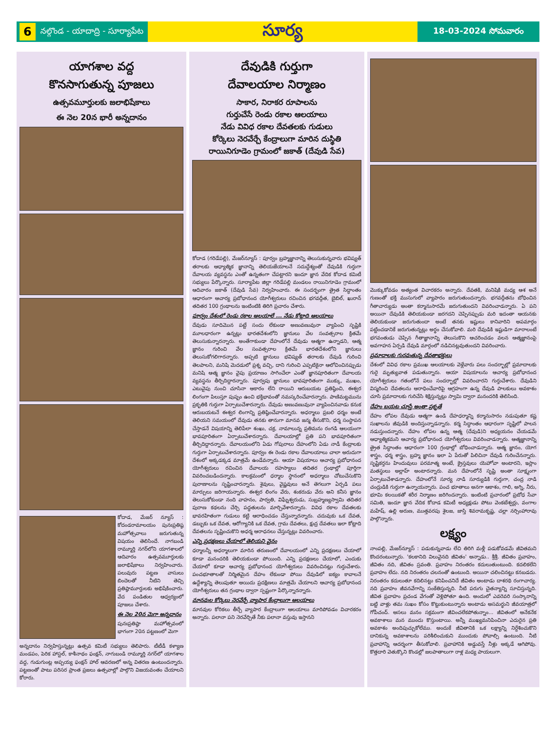6 నల్గొండ - యాదాద్రి - సూర్యాపేట
సూర్య
18-03-2024 సోమవారం
యాగశాల వద్ద
కొనసాగుతున్న పూజలు
ఉత్సవమూర్తులకు జలాభిషేకాలు
ఈ నెల 20న భారీ అన్నదానం
కోదాడ, మేజర్ న్యూస్ : కోదండరామాలయం పునఃప్రతిష్ఠ మహోత్సవాలు జరుగుతున్న విషయం తెలిసిందే. నాగబండి రామ్మూర్తి నగర్‌లోని యాగశాలలో ఆదివారం ఉత్సవమూర్తులకు జలాభిషేకాలు నిర్వహించారు. పలువురు పట్టణ వాసులు బిందెలతో నీటిని తెచ్చి ప్రతిష్ఠామూర్తులకు అభిషేకించారు. వేద పండితుల ఆధ్వర్యంలో పూజలు చేశారు.
ఈ నెల 20న మెగా అన్నదానం
పునఃప్రతిష్ఠా మహోత్సవంలో భాగంగా 20న పట్టణంలో మెగా
అన్నదానం నిర్వహిస్తున్నట్లు ఉత్సవ కమిటీ సభ్యులు తెలిపారు. టీటీడీ కళ్యాణ మండపం, పెరిక హాస్టల్, కాశీనాథం ఫంక్షన్, నాగుబండి రామ్మూర్తి నగర్‌లో యాగశాల వద్ద, గుడుగుంట్ల అప్పయ్య ఫంక్షన్ హాల్ ఆవరణలో అన్న వితరణ ఉంటుందన్నారు. పట్టణంతో పాటు పరిసర ప్రాంత ప్రజలు ఉత్సవాల్లో పాల్గొని విజయవంతం చేయాలని కోరారు.
దేవుడికి గుర్తుగా
దేవాలయాల నిర్మాణం
సాకార, నిరాకర రూపాలను
గుర్తుచేసే రెండు రకాల ఆలయాలు
నేడు వివిధ రకాల దేవతలకు గుడులు
కోర్కెలు నెరవేర్చే కేంద్రాలుగా మారిన దుస్థితి
రాయినిగూడెం గ్రామంలో జకాత్ (దేవుడి సేవ)
కోదాడ (గరిడేపల్లి), మేజర్‌న్యూస్ : పూర్వం బ్రహ్మజ్ఞానాన్ని తెలుసుకున్నవారు భవిష్యత్ తరాలకు ఆధ్యాత్మిక జ్ఞానాన్ని తెలియజేయాలనే సదుద్దేశ్యంతో దేవుడికి గుర్తుగా దేవాలయ వ్యవస్థను ఎంతో ఉన్నతంగా చేపట్టారని ఇందూ జ్ఞాన వేదిక కోదాడ కమిటీ సభ్యులు పేర్కొన్నారు. సూర్యాపేట జిల్లా గరిడేపల్లి మండలం రాయినిగూడెం గ్రామంలో ఆదివారం జకాత్ (దేవుడి సేవ) నిర్వహించారు. ఈ సందర్భంగా త్రైత సిద్ధాంతం ఆధారంగా ఆచార్య ప్రబోధానంద యోగీశ్వరులు రచించిన భగవద్గీత, బైబిల్, ఖురాన్ తదితర 100 గ్రంథాలను ఇంటింటికి తిరిగి ప్రచారం చేశారు.
పూర్వం దేశంలో రెండు రకాల ఆలయాలే ... నేడు కోట్లాది ఆలయాలు
దేవుడు సూదిమొన పట్టే సందు లేకుండా అణువణువునా వ్యాపించి సృష్టికి మూలధారంగా ఉన్నట్లు భారతదేశంలోని జ్ఞానులు వేల సంవత్సరాల క్రితమే తెలుసుకున్నారన్నారు. అంతేగాకుండా దేహంలోనే దేవుడు ఆత్మగా ఉన్నాడని, ఆత్మ జ్ఞానం గురించి వేల సంవత్సరాల క్రితమే భారతదేశంలోని జ్ఞానులు తెలుసుకోగలిగారన్నారు. అప్పటి జ్ఞానులు భవిష్యత్ తరాలకు దేవుడి గురించి తెలపాలని, మనిషి మెదడులో ప్రశ్న వచ్చి, దాని గురించి ఎప్పటికైనా ఆలోచించినప్పుడు మనిషి ఆత్మ జ్ఞానం వైపు ప్రయాణం సాగించేలా ఎంతో జ్ఞానపూరితంగా దేవాలయ వ్యవస్థను తీర్చిదిద్దారన్నారు. పూర్వపు జ్ఞానులు భావపూరితంగా ముక్కు, ముఖం, ఎటువైపు నుంచి చూసినా ఆకారం లేని రాయిని ఆరుబయట ప్రతిష్ఠించి, ఈశ్వర లింగంగా పిలుస్తూ పుష్పం ఉంచి భక్తిభావంతో నమస్కరించేవారన్నారు. పాణిమట్టమును ప్రకృతికి గుర్తుగా ఏర్పాటుచేశారన్నారు. దేవుడు అణువణువునా వ్యాపించినవాడు కనుక ఆరుబయటనే ఈశ్వర లింగాన్ని ప్రతిష్ఠించేవారన్నారు. అధర్మాలు ప్రబలి ధర్మం అంటే తెలియని సమయంలో దేవుడు తనకు తానుగా మానవ జన్మ తీసుకొని, ధర్మ సంస్థాపన చేస్తాడనే విషయాన్ని తెలిపేలా శంఖు, చక్ర, నామాలున్న ప్రతిమను రంగడి ఆలయంగా భావపూరితంగా ఏర్పాటుచేశారన్నారు. దేవాలయాల్లో ప్రతి పని భావపూరితంగా తీర్చిదిద్దారన్నారు. దేవాలయంలోని ఏడు గోపురాలు దేహంలోని ఏడు నాడీ కేంద్రాలకు గుర్తుగా ఏర్పాటుచేశారన్నారు. పూర్వం ఈ రెండు రకాల దేవాలయాలు చాలా అరుదుగా దేశంలో అక్కడక్కడ మాత్రమే ఉండేవన్నారు. ఆయా విషయాలు ఆచార్య ప్రబోధానంద యోగీశ్వరులు రచించిన దేవాలయ రహస్యాలు తదితర గ్రంథాల్లో పూర్తిగా వివరించబడిందన్నారు. కాలక్రమంలో ధర్మాల స్థానంలో అధర్మాలు చోటుచేసుకొని పురాణాలను సృష్టించారన్నారు. శైవులు, వైష్ణవులు అనే తెగలుగా ఏర్పడి పలు మార్పులు జరిగాయన్నారు. ఈశ్వర లింగం వేరు, శంకరుడు వేరు అని కనీస జ్ఞానం తెలుసుకోకుండా నంది వాహనం, పార్వతి, విఘ్నేశ్వరుడు, సుబ్రహ్మణ్యస్వామి తదితర పురాణ కథలను చేర్చి పద్ధతులను మార్చివేశారన్నారు. వివిధ రకాల దేవతలకు భావరహితంగా గుడులు కట్టి ఆరాధించడం చేస్తున్నారన్నారు. చదువుకు ఒక దేవత, డబ్బుకు ఒక దేవత, ఆరోగ్యానికి ఒక దేవత, గ్రామ దేవతలు, క్షుద్ర దేవతలు ఇలా కోట్లాది దేవతలను సృష్టించుకొని అధర్మ ఆరాధనలు చేస్తున్నట్లు వివరించారు.
ఎన్ని ప్రదక్షణలు చేయాలో తెలియని వైనం
ధర్మాలన్నీ అధర్మాలుగా మారిన తరుణంలో దేవాలయంలో ఎన్ని ప్రదక్షణలు చేయాలో కూడా మనందరికి తెలియకుండా పోయింది. ఎన్ని ప్రదక్షణలు చేయాలో, ఎందుకు చేయాలో కూడా ఆచార్య ప్రబోధానంద యోగీశ్వరులు వివరించినట్లు గుర్తుచేశారు. పంచభూతాలతో నిర్మితమైన దేహం లేకుండా పోయి దేవుడిలో ఐక్యం కావాలనే ఉద్దేశ్యాన్ని తెలుపుతూ అయిదు ప్రదక్షిణలు మాత్రమే చేయాలని ఆచార్య ప్రబోధానంద యోగీశ్వరులు తన గ్రంథాల ద్వారా స్పష్టంగా పేర్కొన్నారన్నారు.
మానవుల కోర్కెలు నెరవేర్చే వ్యాపార కేంద్రాలుగా ఆలయాలు
మానవుల కోరికలు తీర్చే వ్యాపార కేంద్రాలుగా ఆలయాలు మారిపోవడం విచారకరం అన్నారు. పలానా పని నెరవేర్చితే నీకు పలానా వస్తువు ఇస్తానని
మొక్కుకోవడం అత్యంత విచారకరం అన్నారు. దేవతకి, మనిషికి మధ్య ఆశ అనే గుణంతో భక్తి ముసుగులో వ్యాపారం జరుగుతుందన్నారు. భగవద్గీతను బోధించిన గీతాచార్యుడు అంతా కర్మానుసారమే జరుగుతుందని వివరించాడన్నారు. ఏ పని అయినా దేవుడికి తెలియకుండా జరగదని చెప్పినప్పుడు మరి ఇదంతా ఆయనకు తెలియకుండా జరుగుతుందా అంటే తనకు ఇష్టులు కానివారిని అపమార్గం పట్టించడానికే జరుగుతున్నట్లు అర్థం చేసుకోవాలి. మరి దేవుడికి ఇష్టుడిగా మారాలంటే భగవంతుడు చెప్పిన గీతాజ్ఞానాన్ని తెలుసుకొని ఆచరించడం వలన ఆత్మజ్ఞానంపై అవగాహన ఏర్పడి దేవుడి మార్గంలో నడిచినట్లవుతుందని వివరించారు.
ప్రమాదాలకు గురవుతున్న దేవతాభక్తులు
దేశంలో వివిధ రకాల ప్రముఖ ఆలయాలకు వెళ్లేవారు పలు సందర్భాల్లో ప్రమాదాలకు గురై మృత్యువాత పడుతున్నారు. ఆయా విషయాలను ఆచార్య ప్రబోధానంద యోగీశ్వరులు గతంలోనే పలు సందర్భాల్లో వివరించారని గుర్తుచేశారు. దేవుడిని విస్మరించి దేవతలను ఆరాధించేవారిపై ఆగ్రహంగా ఉన్న దేవుడి పాలకులు అవకాశం చూసి ప్రమాదాలకు గురిచేసి శిక్షిస్తున్నట్లు స్వామి ద్వారా మనందరికి తెలిసింది.
దేహం బయట చూస్తే అంతా ప్రకృతే
దేహం లోపల దేవుడు ఆత్మగా ఉండి దేహధర్మాన్ని కర్మానుసారం నడుపుతూ కష్ట సుఖాలను జీవుడికి అందిస్తున్నాడన్నారు. కర్మ సిద్ధాంతం ఆధారంగా సృష్టిలో పాలన నడుస్తుందన్నారు. దేహం లోపల ఉన్న ఆత్మ (దేవుడి)ని అధ్యయనం చేయడమే ఆధ్యాత్మికమని ఆచార్య ప్రబోధానంద యోగీశ్వరులు వివరించాడన్నారు. ఆత్మజ్ఞానాన్ని త్రైత సిద్ధాంతం ఆధారంగా 100 గ్రంథాల్లో బోధించాడన్నారు. ఆత్మ జ్ఞానం, యోగ శాస్త్రం, ధర్మ శాస్త్రం, బ్రహ్మ జ్ఞానం ఇలా ఏ పేరుతో పిలిచినా దేవుడి గురించేనన్నారు. సృష్టికర్తను హిందువులు పరమాత్మ అంటే, క్రైస్తవులు యెహోవా అంటారని, ఇస్లాం మతస్థులు అల్లాహ్ అంటారన్నారు. మన దేహంలోనే సృష్టి అంతా సూక్ష్మంగా ఏర్పాటుచేశాడన్నారు. దేహంలోనే సూర్య నాడి సూర్యుడికి గుర్తుగా, చంద్ర నాడి చంద్రుడికి గుర్తుగా ఉన్నాయన్నారు. పంచ భూతాలు అనగా ఆకాశం, గాలి, అగ్ని, నీరు, భూమి కలయికతో శరీర నిర్మాణం జరిగిందన్నారు. ఇంటింటి ప్రచారంలో ప్రబోధ సేవా సమితి, ఇందూ జ్ఞాన వేదిక కోదాడ కమిటీ అధ్యక్షుడు పోటు వెంకటేశ్వర్లు, వంగాల మహేష్, ఉల్లి అరుణ, ముత్తవరపు శైలజ, జాస్తి శివరామకృష్ణ, చల్లా నర్సింహారావు పాల్గొన్నారు.
లక్ష్యం
నాంపల్లి, మేజర్‌న్యూస్ : పడుకున్నవాడు లేచి తిరిగి మళ్లీ పడుకోవడమే జీవితమని కొందరంటున్నారు. 'కలకానిది విలువైనది జీవితం' అన్నాడు.. శ్రీశ్రీ. జీవితం ప్రవాహం, జీవితం నది, జీవితం స్రవంతి. ప్రవాహం నిరంతరం కదులుతుంటుంది. కదలికలేని ప్రవాహం లేదు. నది నిరంతరం చలనంతో ఉంటుంది. అయినా చలించినట్టు కనబడదు. నిరంతరం కదులుతూ కదిలినట్టు కనిపించనిదే జీవితం అంటాడు దాశరథి రంగాచార్య. నది ప్రవాహం జీవనవేగాన్ని సంకేతిస్తున్నది. నీటి పరుగు చైతన్యాన్ని సూచిస్తున్నది. జీవిత ప్రవాహం ప్రచండ వేగంతో వెళ్లిపోతూ ఉంది. అందులో ఎవరెవరి సంస్కారాన్ని బట్టి వాళ్లు తమ సుఖం కోసం కొట్టుకుంటున్నారు అంటాడు అసమర్థుని జీవయాత్రలో గోపీచంద్. అసలు మనం సక్రమంగా జీవించలేకపోతున్నాం... జీవితంలో అనేకనేక అవకాశాలు మన ముందు కొస్తుంటాయి. అన్నీ ముఖ్యమనిపించినా ఎదురైన ప్రతి అవకాశం అందిపుచ్చుకోలేము. అందుకే జీవితానికి ఒక లక్ష్యాన్ని నిర్దేశించుకొని దానికున్న అవకాశాలను పరిశీలించుకుని ముందుకు పోవాల్సి ఉంటుంది. నీటి ప్రవాహాన్ని ఆదర్శంగా తీసుకోవాలి. ప్రవాహానికి అడ్డువస్తే నీళ్లు అక్కడే ఆగిపోవు. కొత్తదారి వెతుక్కొని కొండల్లో జలపాతాలుగా రాళ్ల మధ్య పాయలుగా.